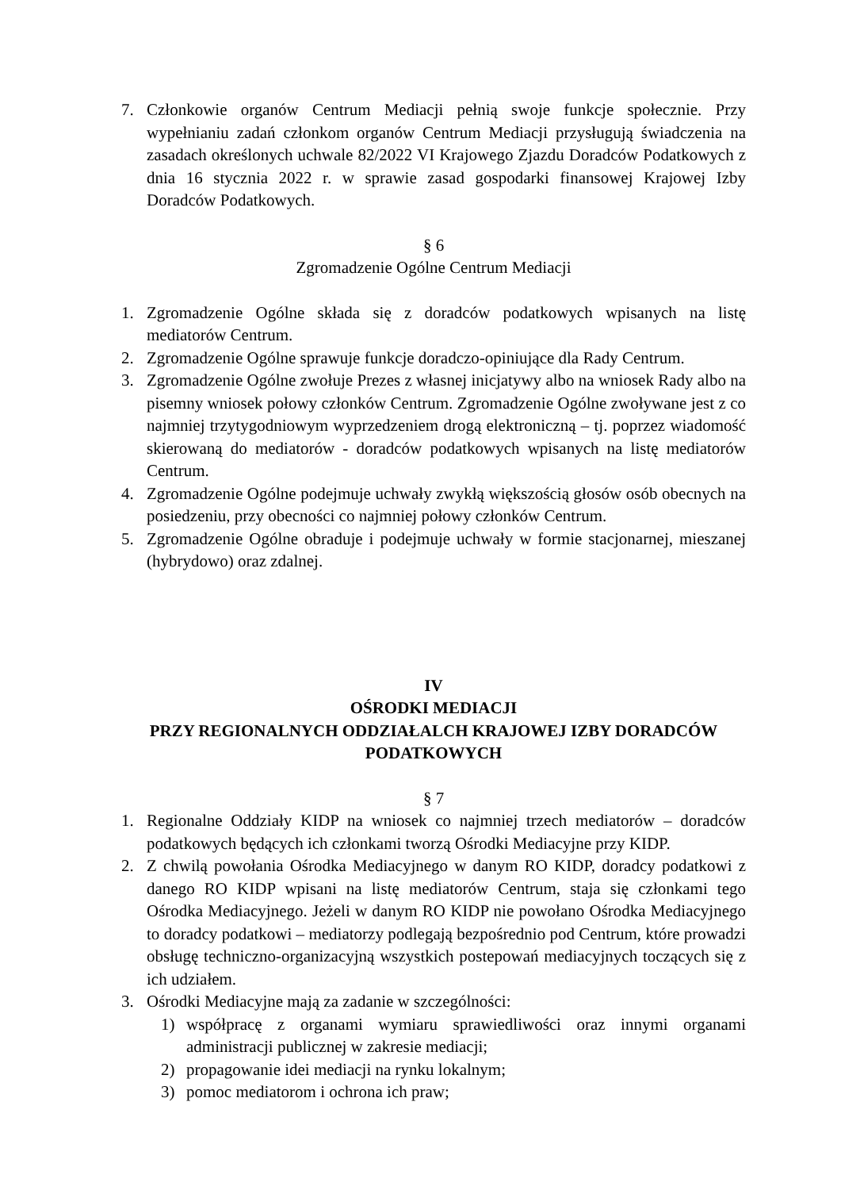7. Członkowie organów Centrum Mediacji pełnią swoje funkcje społecznie. Przy wypełnianiu zadań członkom organów Centrum Mediacji przysługują świadczenia na zasadach określonych uchwale 82/2022 VI Krajowego Zjazdu Doradców Podatkowych z dnia 16 stycznia 2022 r. w sprawie zasad gospodarki finansowej Krajowej Izby Doradców Podatkowych.
§ 6
Zgromadzenie Ogólne Centrum Mediacji
1. Zgromadzenie Ogólne składa się z doradców podatkowych wpisanych na listę mediatorów Centrum.
2. Zgromadzenie Ogólne sprawuje funkcje doradczo-opiniujące dla Rady Centrum.
3. Zgromadzenie Ogólne zwołuje Prezes z własnej inicjatywy albo na wniosek Rady albo na pisemny wniosek połowy członków Centrum. Zgromadzenie Ogólne zwoływane jest z co najmniej trzytygodniowym wyprzedzeniem drogą elektroniczną – tj. poprzez wiadomość skierowaną do mediatorów - doradców podatkowych wpisanych na listę mediatorów Centrum.
4. Zgromadzenie Ogólne podejmuje uchwały zwykłą większością głosów osób obecnych na posiedzeniu, przy obecności co najmniej połowy członków Centrum.
5. Zgromadzenie Ogólne obraduje i podejmuje uchwały w formie stacjonarnej, mieszanej (hybrydowo) oraz zdalnej.
IV
OŚRODKI MEDIACJI
PRZY REGIONALNYCH ODDZIAŁALCH KRAJOWEJ IZBY DORADCÓW PODATKOWYCH
§ 7
1. Regionalne Oddziały KIDP na wniosek co najmniej trzech mediatorów – doradców podatkowych będących ich członkami tworzą Ośrodki Mediacyjne przy KIDP.
2. Z chwilą powołania Ośrodka Mediacyjnego w danym RO KIDP, doradcy podatkowi z danego RO KIDP wpisani na listę mediatorów Centrum, staja się członkami tego Ośrodka Mediacyjnego. Jeżeli w danym RO KIDP nie powołano Ośrodka Mediacyjnego to doradcy podatkowi – mediatorzy podlegają bezpośrednio pod Centrum, które prowadzi obsługę techniczno-organizacyjną wszystkich postepowań mediacyjnych toczących się z ich udziałem.
3. Ośrodki Mediacyjne mają za zadanie w szczególności:
1) współpracę z organami wymiaru sprawiedliwości oraz innymi organami administracji publicznej w zakresie mediacji;
2) propagowanie idei mediacji na rynku lokalnym;
3) pomoc mediatorom i ochrona ich praw;